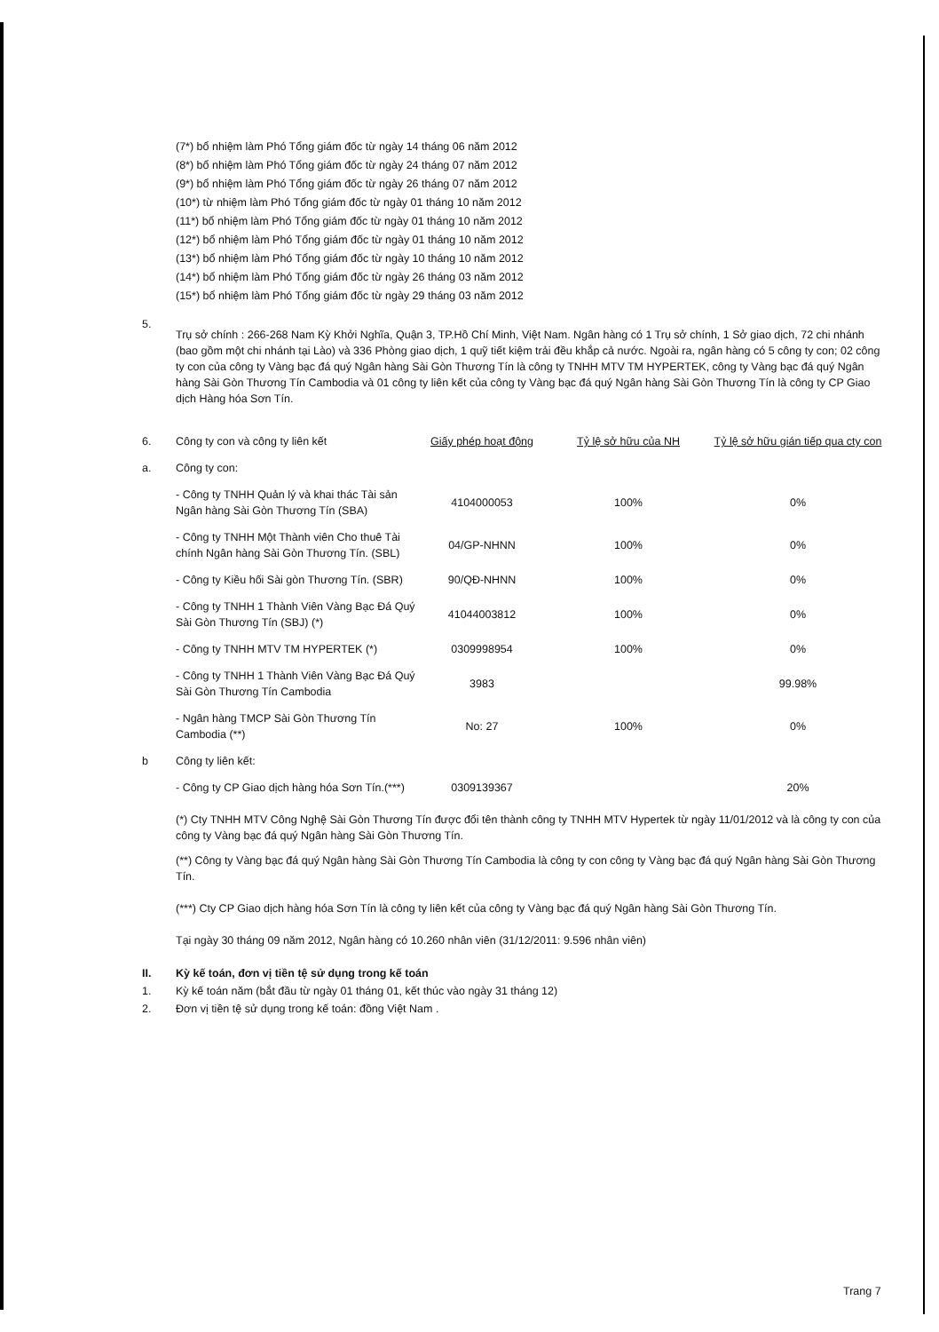(7*) bổ nhiệm làm Phó Tổng giám đốc từ ngày 14 tháng 06 năm 2012
(8*) bổ nhiệm làm Phó Tổng giám đốc từ ngày 24 tháng 07 năm 2012
(9*) bổ nhiệm làm Phó Tổng giám đốc từ ngày 26 tháng 07 năm 2012
(10*) từ nhiệm làm Phó Tổng giám đốc từ ngày 01 tháng 10 năm 2012
(11*) bổ nhiệm làm Phó Tổng giám đốc từ ngày 01 tháng 10 năm 2012
(12*) bổ nhiệm làm Phó Tổng giám đốc từ ngày 01 tháng 10 năm 2012
(13*) bổ nhiệm làm Phó Tổng giám đốc từ ngày 10 tháng 10 năm 2012
(14*) bổ nhiệm làm Phó Tổng giám đốc từ ngày 26 tháng 03 năm 2012
(15*) bổ nhiệm làm Phó Tổng giám đốc từ ngày 29 tháng 03 năm 2012
5.
Trụ sở chính : 266-268 Nam Kỳ Khởi Nghĩa, Quận 3, TP.Hồ Chí Minh, Việt Nam. Ngân hàng có 1 Trụ sở chính, 1 Sở giao dịch, 72 chi nhánh (bao gồm một chi nhánh tại Lào) và 336 Phòng giao dịch, 1 quỹ tiết kiệm trải đều khắp cả nước. Ngoài ra, ngân hàng có 5 công ty con; 02 công ty con của công ty Vàng bạc đá quý Ngân hàng Sài Gòn Thương Tín là công ty TNHH MTV TM HYPERTEK, công ty Vàng bạc đá quý Ngân hàng Sài Gòn Thương Tín Cambodia và 01 công ty liên kết của công ty Vàng bạc đá quý Ngân hàng Sài Gòn Thương Tín là công ty CP Giao dịch Hàng hóa Sơn Tín.
| 6. | Công ty con và công ty liên kết | Giấy phép hoạt động | Tỷ lệ sở hữu của NH | Tỷ lệ sở hữu gián tiếp qua cty con |
| a. | Công ty con: | | | |
| | - Công ty TNHH Quản lý và khai thác Tài sản Ngân hàng Sài Gòn Thương Tín (SBA) | 4104000053 | 100% | 0% |
| | - Công ty TNHH Một Thành viên Cho thuê Tài chính Ngân hàng Sài Gòn Thương Tín. (SBL) | 04/GP-NHNN | 100% | 0% |
| | - Công ty Kiều hối Sài gòn Thương Tín. (SBR) | 90/QĐ-NHNN | 100% | 0% |
| | - Công ty TNHH 1 Thành Viên Vàng Bạc Đá Quý Sài Gòn Thương Tín (SBJ) (*) | 41044003812 | 100% | 0% |
| | - Công ty TNHH MTV TM HYPERTEK (*) | 0309998954 | 100% | 0% |
| | - Công ty TNHH 1 Thành Viên Vàng Bạc Đá Quý Sài Gòn Thương Tín Cambodia | 3983 | | 99.98% |
| | - Ngân hàng TMCP Sài Gòn Thương Tín Cambodia (**) | No: 27 | 100% | 0% |
| b | Công ty liên kết: | | | |
| | - Công ty CP Giao dịch hàng hóa Sơn Tín.(***) | 0309139367 | | 20% |
(*) Cty TNHH MTV Công Nghệ Sài Gòn Thương Tín được đổi tên thành công ty TNHH MTV Hypertek từ ngày 11/01/2012 và là công ty con của công ty Vàng bạc đá quý Ngân hàng Sài Gòn Thương Tín.
(**) Công ty Vàng bạc đá quý Ngân hàng Sài Gòn Thương Tín Cambodia là công ty con công ty Vàng bạc đá quý Ngân hàng Sài Gòn Thương Tín.
(***) Cty CP Giao dịch hàng hóa Sơn Tín là công ty liên kết của công ty Vàng bạc đá quý Ngân hàng Sài Gòn Thương Tín.
Tại ngày 30 tháng 09 năm 2012, Ngân hàng có 10.260 nhân viên (31/12/2011: 9.596 nhân viên)
II. Kỳ kế toán, đơn vị tiền tệ sử dụng trong kế toán
1.
Kỳ kế toán năm (bắt đầu từ ngày 01 tháng 01, kết thúc vào ngày 31 tháng 12)
2.
Đơn vị tiền tệ sử dụng trong kế toán: đồng Việt Nam .
Trang 7